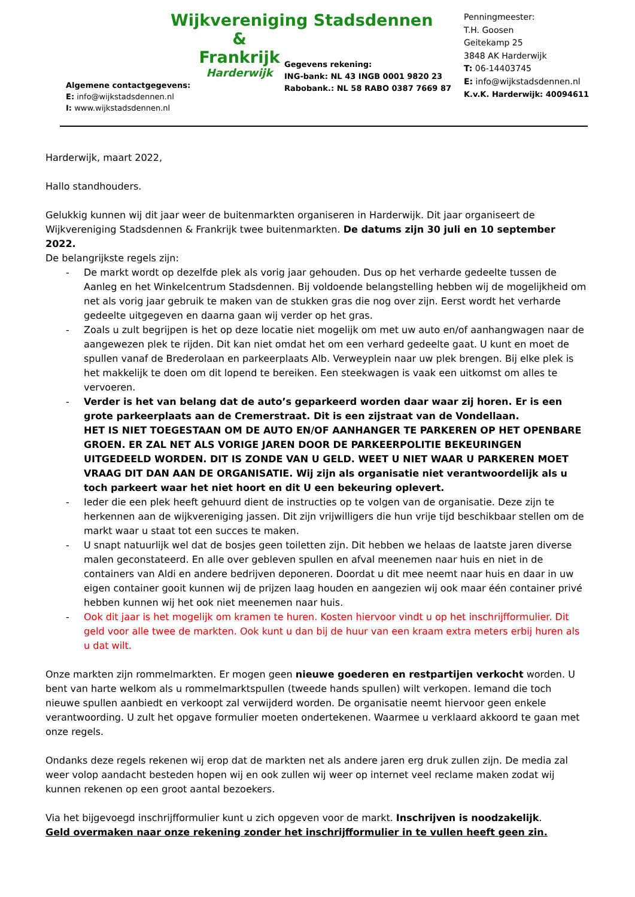Algemene contactgegevens:
E: info@wijkstadsdennen.nl
I: www.wijkstadsdennen.nl
Wijkvereniging Stadsdennen
&
Frankrijk
Harderwijk
Gegevens rekening:
ING-bank: NL 43 INGB 0001 9820 23
Rabobank.: NL 58 RABO 0387 7669 87
Penningmeester:
T.H. Goosen
Geitekamp 25
3848 AK Harderwijk
T: 06-14403745
E: info@wijkstadsdennen.nl
K.v.K. Harderwijk: 40094611
Harderwijk, maart 2022,
Hallo standhouders.
Gelukkig kunnen wij dit jaar weer de buitenmarkten organiseren in Harderwijk. Dit jaar organiseert de Wijkvereniging Stadsdennen & Frankrijk twee buitenmarkten. De datums zijn 30 juli en 10 september 2022.
De belangrijkste regels zijn:
- De markt wordt op dezelfde plek als vorig jaar gehouden. Dus op het verharde gedeelte tussen de Aanleg en het Winkelcentrum Stadsdennen. Bij voldoende belangstelling hebben wij de mogelijkheid om net als vorig jaar gebruik te maken van de stukken gras die nog over zijn. Eerst wordt het verharde gedeelte uitgegeven en daarna gaan wij verder op het gras.
- Zoals u zult begrijpen is het op deze locatie niet mogelijk om met uw auto en/of aanhangwagen naar de aangewezen plek te rijden. Dit kan niet omdat het om een verhard gedeelte gaat. U kunt en moet de spullen vanaf de Brederolaan en parkeerplaats Alb. Verweyplein naar uw plek brengen. Bij elke plek is het makkelijk te doen om dit lopend te bereiken. Een steekwagen is vaak een uitkomst om alles te vervoeren.
- Verder is het van belang dat de auto’s geparkeerd worden daar waar zij horen. Er is een grote parkeerplaats aan de Cremerstraat. Dit is een zijstraat van de Vondellaan.
HET IS NIET TOEGESTAAN OM DE AUTO EN/OF AANHANGER TE PARKEREN OP HET OPENBARE GROEN. ER ZAL NET ALS VORIGE JAREN DOOR DE PARKEERPOLITIE BEKEURINGEN UITGEDEELD WORDEN. DIT IS ZONDE VAN U GELD. WEET U NIET WAAR U PARKEREN MOET VRAAG DIT DAN AAN DE ORGANISATIE. Wij zijn als organisatie niet verantwoordelijk als u toch parkeert waar het niet hoort en dit U een bekeuring oplevert.
- Ieder die een plek heeft gehuurd dient de instructies op te volgen van de organisatie. Deze zijn te herkennen aan de wijkvereniging jassen. Dit zijn vrijwilligers die hun vrije tijd beschikbaar stellen om de markt waar u staat tot een succes te maken.
- U snapt natuurlijk wel dat de bosjes geen toiletten zijn. Dit hebben we helaas de laatste jaren diverse malen geconstateerd. En alle over gebleven spullen en afval meenemen naar huis en niet in de containers van Aldi en andere bedrijven deponeren. Doordat u dit mee neemt naar huis en daar in uw eigen container gooit kunnen wij de prijzen laag houden en aangezien wij ook maar één container privé hebben kunnen wij het ook niet meenemen naar huis.
- Ook dit jaar is het mogelijk om kramen te huren. Kosten hiervoor vindt u op het inschrijfformulier. Dit geld voor alle twee de markten. Ook kunt u dan bij de huur van een kraam extra meters erbij huren als u dat wilt.
Onze markten zijn rommelmarkten. Er mogen geen nieuwe goederen en restpartijen verkocht worden. U bent van harte welkom als u rommelmarktspullen (tweede hands spullen) wilt verkopen. Iemand die toch nieuwe spullen aanbiedt en verkoopt zal verwijderd worden. De organisatie neemt hiervoor geen enkele verantwoording. U zult het opgave formulier moeten ondertekenen. Waarmee u verklaard akkoord te gaan met onze regels.
Ondanks deze regels rekenen wij erop dat de markten net als andere jaren erg druk zullen zijn. De media zal weer volop aandacht besteden hopen wij en ook zullen wij weer op internet veel reclame maken zodat wij kunnen rekenen op een groot aantal bezoekers.
Via het bijgevoegd inschrijfformulier kunt u zich opgeven voor de markt. Inschrijven is noodzakelijk.
Geld overmaken naar onze rekening zonder het inschrijfformulier in te vullen heeft geen zin.